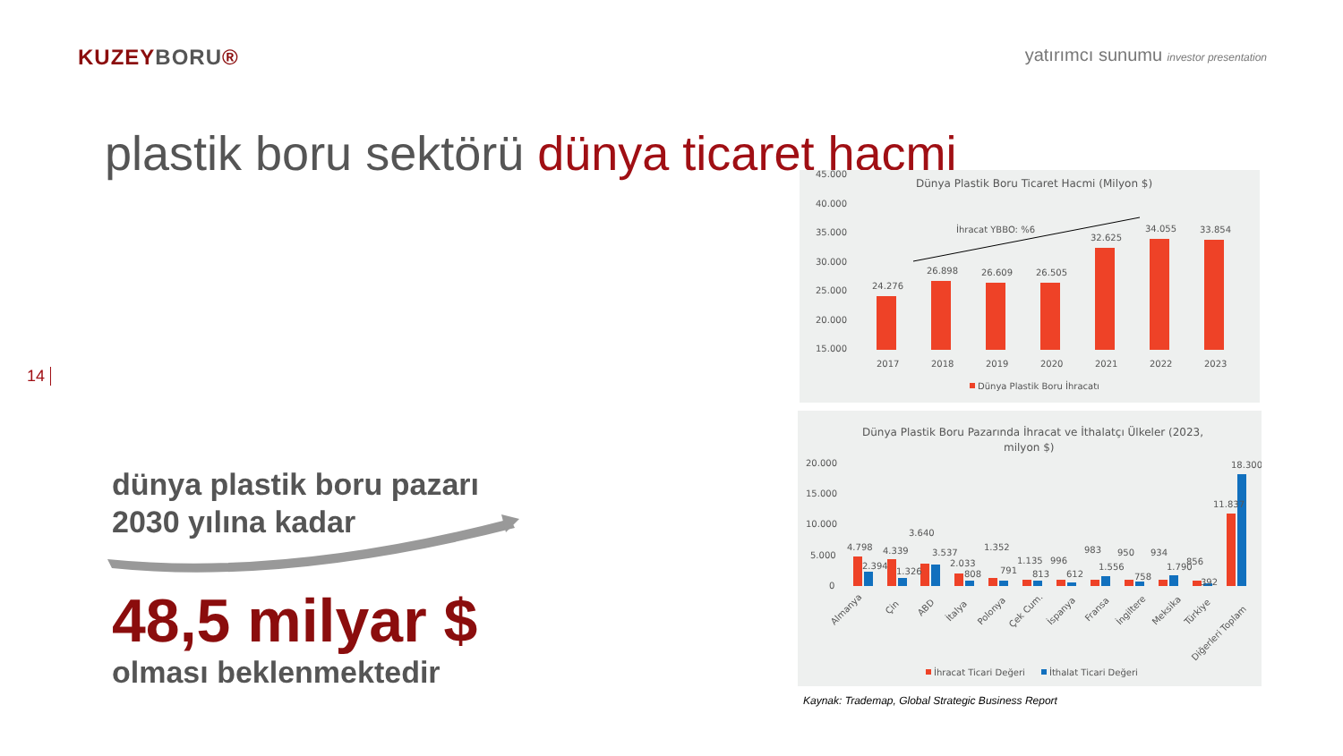KUZEYBORU®
yatırımcı sunumu investor presentation
plastik boru sektörü dünya ticaret hacmi
14
dünya plastik boru pazarı
2030 yılına kadar
48,5 milyar $
olması beklenmektedir
Dünya Plastik Boru Ticaret Hacmi (Milyon $)
45.000
40.000
35.000
30.000
25.000
20.000
15.000
İhracat YBBO: %6
24.276
26.898
26.609
26.505
32.625
34.055
33.854
2017
2018
2019
2020
2021
2022
2023
Dünya Plastik Boru İhracatı
Dünya Plastik Boru Pazarında İhracat ve İthalatçı Ülkeler (2023,
milyon $)
20.000
15.000
10.000
5.000
0
4.798
2.394
4.339
1.326
3.640
3.537
2.033
808
1.352
791
1.135
813
996
612
983
1.556
950
758
934
1.790
856
392
11.837
18.300
Almanya
Çin
ABD
İtalya
Polonya
Çek Cum.
İspanya
Fransa
İngiltere
Meksika
Türkiye
Diğerleri Toplam
İhracat Ticari Değeri
İthalat Ticari Değeri
Kaynak: Trademap, Global Strategic Business Report